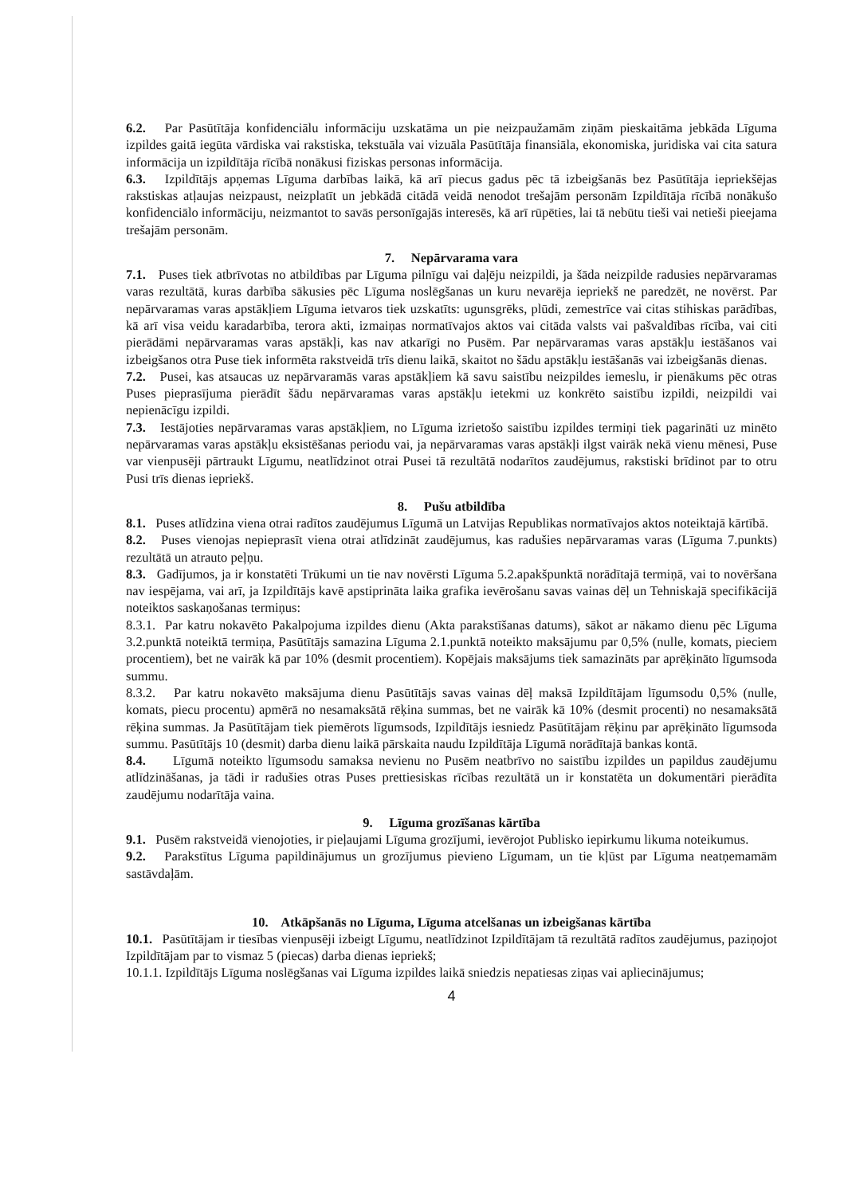6.2. Par Pasūtītāja konfidenciālu informāciju uzskatāma un pie neizpaužamām ziņām pieskaitāma jebkāda Līguma izpildes gaitā iegūta vārdiska vai rakstiska, tekstuāla vai vizuāla Pasūtītāja finansiāla, ekonomiska, juridiska vai cita satura informācija un izpildītāja rīcībā nonākusi fiziskas personas informācija.
6.3. Izpildītājs apņemas Līguma darbības laikā, kā arī piecus gadus pēc tā izbeigšanās bez Pasūtītāja iepriekšējas rakstiskas atļaujas neizpaust, neizplatīt un jebkādā citādā veidā nenodot trešajām personām Izpildītāja rīcībā nonākušo konfidenciālo informāciju, neizmantot to savās personīgajās interesēs, kā arī rūpēties, lai tā nebūtu tieši vai netieši pieejama trešajām personām.
7. Nepārvarama vara
7.1. Puses tiek atbrīvotas no atbildības par Līguma pilnīgu vai daļēju neizpildi, ja šāda neizpilde radusies nepārvaramas varas rezultātā, kuras darbība sākusies pēc Līguma noslēgšanas un kuru nevarēja iepriekš ne paredzēt, ne novērst. Par nepārvaramas varas apstākļiem Līguma ietvaros tiek uzskatīts: ugunsgrēks, plūdi, zemestrīce vai citas stihiskas parādības, kā arī visa veidu karadarbība, terora akti, izmaiņas normatīvajos aktos vai citāda valsts vai pašvaldības rīcība, vai citi pierādāmi nepārvaramas varas apstākļi, kas nav atkarīgi no Pusēm. Par nepārvaramas varas apstākļu iestāšanos vai izbeigšanos otra Puse tiek informēta rakstveidā trīs dienu laikā, skaitot no šādu apstākļu iestāšanās vai izbeigšanās dienas.
7.2. Pusei, kas atsaucas uz nepārvaramās varas apstākļiem kā savu saistību neizpildes iemeslu, ir pienākums pēc otras Puses pieprasījuma pierādīt šādu nepārvaramas varas apstākļu ietekmi uz konkrēto saistību izpildi, neizpildi vai nepienācīgu izpildi.
7.3. Iestājoties nepārvaramas varas apstākļiem, no Līguma izrietošo saistību izpildes termiņi tiek pagarināti uz minēto nepārvaramas varas apstākļu eksistēšanas periodu vai, ja nepārvaramas varas apstākļi ilgst vairāk nekā vienu mēnesi, Puse var vienpusēji pārtraukt Līgumu, neatlīdzinot otrai Pusei tā rezultātā nodarītos zaudējumus, rakstiski brīdinot par to otru Pusi trīs dienas iepriekš.
8. Pušu atbildība
8.1. Puses atlīdzina viena otrai radītos zaudējumus Līgumā un Latvijas Republikas normatīvajos aktos noteiktajā kārtībā.
8.2. Puses vienojas nepieprasīt viena otrai atlīdzināt zaudējumus, kas radušies nepārvaramas varas (Līguma 7.punkts) rezultātā un atrauto peļņu.
8.3. Gadījumos, ja ir konstatēti Trūkumi un tie nav novērsti Līguma 5.2.apakšpunktā norādītajā termiņā, vai to novēršana nav iespējama, vai arī, ja Izpildītājs kavē apstiprināta laika grafika ievērošanu savas vainas dēļ un Tehniskajā specifikācijā noteiktos saskaņošanas termiņus:
8.3.1. Par katru nokavēto Pakalpojuma izpildes dienu (Akta parakstīšanas datums), sākot ar nākamo dienu pēc Līguma 3.2.punktā noteiktā termiņa, Pasūtītājs samazina Līguma 2.1.punktā noteikto maksājumu par 0,5% (nulle, komats, pieciem procentiem), bet ne vairāk kā par 10% (desmit procentiem). Kopējais maksājums tiek samazināts par aprēķināto līgumsoda summu.
8.3.2. Par katru nokavēto maksājuma dienu Pasūtītājs savas vainas dēļ maksā Izpildītājam līgumsodu 0,5% (nulle, komats, piecu procentu) apmērā no nesamaksātā rēķina summas, bet ne vairāk kā 10% (desmit procenti) no nesamaksātā rēķina summas. Ja Pasūtītājam tiek piemērots līgumsods, Izpildītājs iesniedz Pasūtītājam rēķinu par aprēķināto līgumsoda summu. Pasūtītājs 10 (desmit) darba dienu laikā pārskaita naudu Izpildītāja Līgumā norādītajā bankas kontā.
8.4. Līgumā noteikto līgumsodu samaksa nevienu no Pusēm neatbrīvo no saistību izpildes un papildus zaudējumu atlīdzināšanas, ja tādi ir radušies otras Puses prettiesiskas rīcības rezultātā un ir konstatēta un dokumentāri pierādīta zaudējumu nodarītāja vaina.
9. Līguma grozīšanas kārtība
9.1. Pusēm rakstveidā vienojoties, ir pieļaujami Līguma grozījumi, ievērojot Publisko iepirkumu likuma noteikumus.
9.2. Parakstītus Līguma papildinājumus un grozījumus pievieno Līgumam, un tie kļūst par Līguma neatņemamām sastāvdaļām.
10. Atkāpšanās no Līguma, Līguma atcelšanas un izbeigšanas kārtība
10.1. Pasūtītājam ir tiesības vienpusēji izbeigt Līgumu, neatlīdzinot Izpildītājam tā rezultātā radītos zaudējumus, paziņojot Izpildītājam par to vismaz 5 (piecas) darba dienas iepriekš;
10.1.1. Izpildītājs Līguma noslēgšanas vai Līguma izpildes laikā sniedzis nepatiesas ziņas vai apliecinājumus;
4